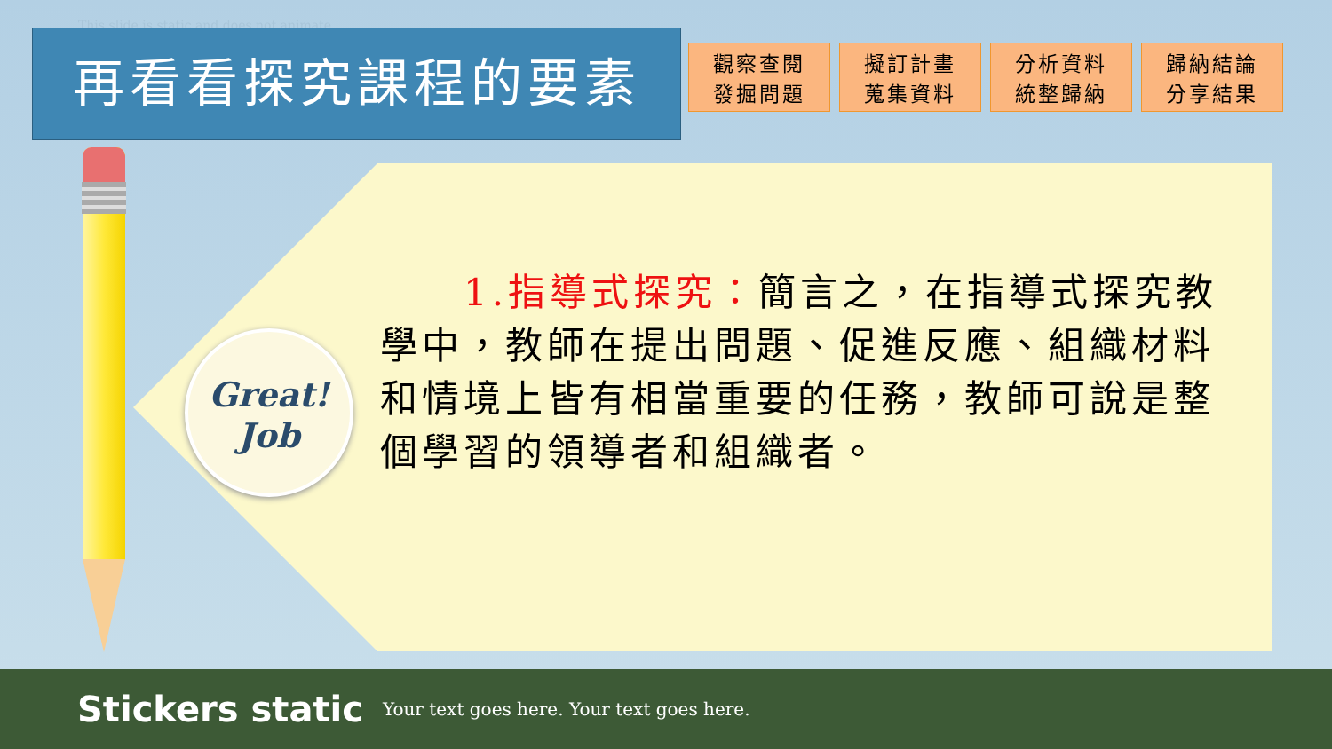This slide is static and does not animate
再看看探究課程的要素
觀察查閱
發掘問題
擬訂計畫
蒐集資料
分析資料
統整歸納
歸納結論
分享結果
Great!
Job
  1.指導式探究：簡言之，在指導式探究教學中，教師在提出問題、促進反應、組織材料和情境上皆有相當重要的任務，教師可說是整個學習的領導者和組織者。
Stickers static Your text goes here. Your text goes here.